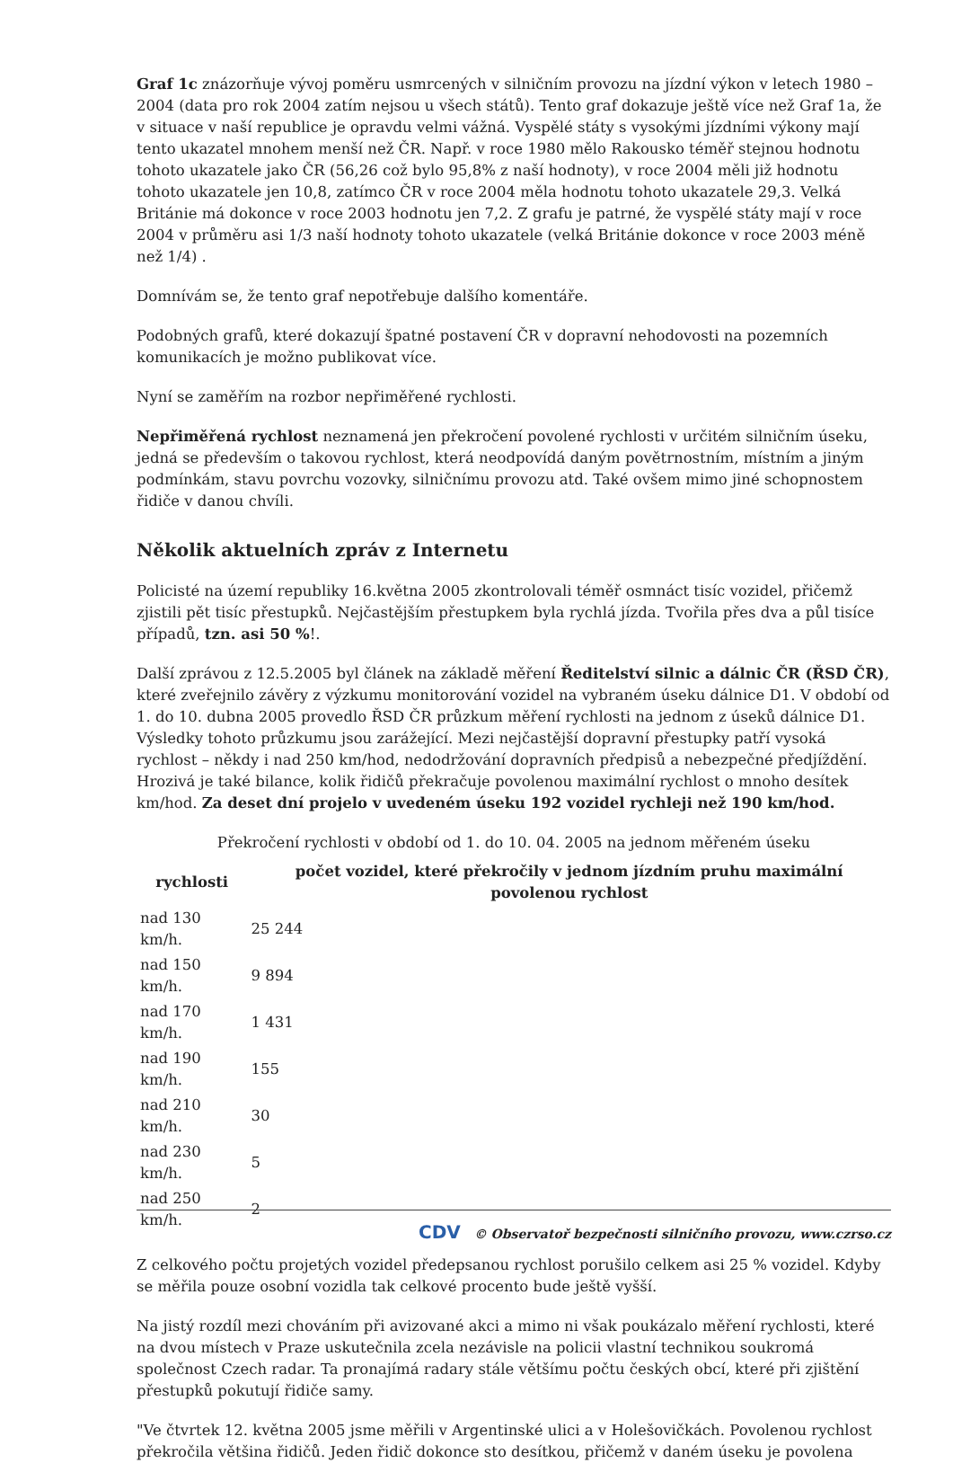Graf 1c znázorňuje vývoj poměru usmrcených v silničním provozu na jízdní výkon v letech 1980 – 2004 (data pro rok 2004 zatím nejsou u všech států). Tento graf dokazuje ještě více než Graf 1a, že v situace v naší republice je opravdu velmi vážná. Vyspělé státy s vysokými jízdními výkony mají tento ukazatel mnohem menší než ČR. Např. v roce 1980 mělo Rakousko téměř stejnou hodnotu tohoto ukazatele jako ČR (56,26 což bylo 95,8% z naší hodnoty), v roce 2004 měli již hodnotu tohoto ukazatele jen 10,8, zatímco ČR v roce 2004 měla hodnotu tohoto ukazatele 29,3. Velká Británie má dokonce v roce 2003 hodnotu jen 7,2. Z grafu je patrné, že vyspělé státy mají v roce 2004 v průměru asi 1/3 naší hodnoty tohoto ukazatele (velká Británie dokonce v roce 2003 méně než 1/4) .
Domnívám se, že tento graf nepotřebuje dalšího komentáře.
Podobných grafů, které dokazují špatné postavení ČR v dopravní nehodovosti na pozemních komunikacích je možno publikovat více.
Nyní se zaměřím na rozbor nepřiměřené rychlosti.
Nepřiměřená rychlost neznamená jen překročení povolené rychlosti v určitém silničním úseku, jedná se především o takovou rychlost, která neodpovídá daným povětrnostním, místním a jiným podmínkám, stavu povrchu vozovky, silničnímu provozu atd. Také ovšem mimo jiné schopnostem řidiče v danou chvíli.
Několik aktuelních zpráv z Internetu
Policisté na území republiky 16.května 2005 zkontrolovali téměř osmnáct tisíc vozidel, přičemž zjistili pět tisíc přestupků. Nejčastějším přestupkem byla rychlá jízda. Tvořila přes dva a půl tisíce případů, tzn. asi 50 %!.
Další zprávou z 12.5.2005 byl článek na základě měření Ředitelství silnic a dálnic ČR (ŘSD ČR), které zveřejnilo závěry z výzkumu monitorování vozidel na vybraném úseku dálnice D1. V období od 1. do 10. dubna 2005 provedlo ŘSD ČR průzkum měření rychlosti na jednom z úseků dálnice D1. Výsledky tohoto průzkumu jsou zarážející. Mezi nejčastější dopravní přestupky patří vysoká rychlost – někdy i nad 250 km/hod, nedodržování dopravních předpisů a nebezpečné předjíždění. Hrozivá je také bilance, kolik řidičů překračuje povolenou maximální rychlost o mnoho desítek km/hod. Za deset dní projelo v uvedeném úseku 192 vozidel rychleji než 190 km/hod.
Překročení rychlosti v období od 1. do 10. 04. 2005 na jednom měřeném úseku
| rychlosti | počet vozidel, které překročily v jednom jízdním pruhu maximální povolenou rychlost |
| --- | --- |
| nad 130 km/h. | 25 244 |
| nad 150 km/h. | 9 894 |
| nad 170 km/h. | 1 431 |
| nad 190 km/h. | 155 |
| nad 210 km/h. | 30 |
| nad 230 km/h. | 5 |
| nad 250 km/h. | 2 |
Z celkového počtu projetých vozidel předepsanou rychlost porušilo celkem asi 25 % vozidel. Kdyby se měřila pouze osobní vozidla tak celkové procento bude ještě vyšší.
Na jistý rozdíl mezi chováním při avizované akci a mimo ni však poukázalo měření rychlosti, které na dvou místech v Praze uskutečnila zcela nezávisle na policii vlastní technikou soukromá společnost Czech radar. Ta pronajímá radary stále většímu počtu českých obcí, které při zjištění přestupků pokutují řidiče samy.
"Ve čtvrtek 12. května 2005 jsme měřili v Argentinské ulici a v Holešovičkách. Povolenou rychlost překročila většina řidičů. Jeden řidič dokonce sto desítkou, přičemž v daném úseku je povolena
CDV © Observatoř bezpečnosti silničního provozu, www.czrso.cz